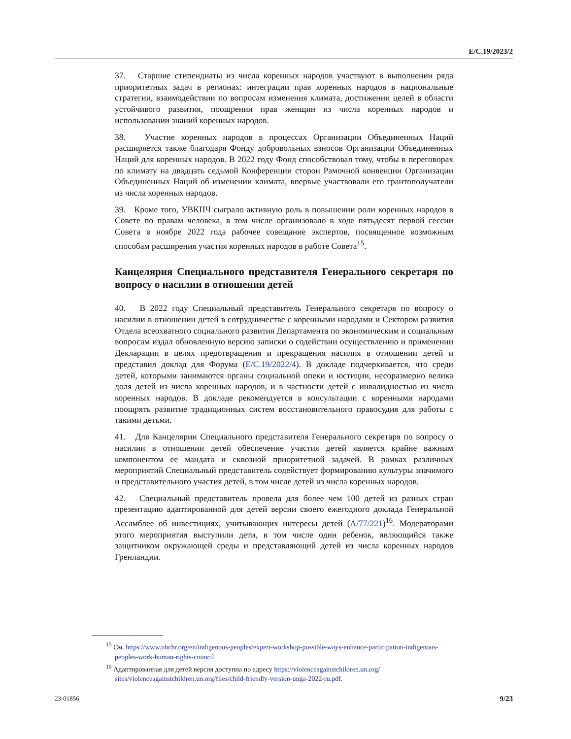E/C.19/2023/2
37. Старшие стипендиаты из числа коренных народов участвуют в выполнении ряда приоритетных задач в регионах: интеграции прав коренных народов в национальные стратегии, взаимодействии по вопросам изменения климата, достижении целей в области устойчивого развития, поощрении прав женщин из числа коренных народов и использовании знаний коренных народов.
38. Участие коренных народов в процессах Организации Объединенных Наций расширяется также благодаря Фонду добровольных взносов Организации Объединенных Наций для коренных народов. В 2022 году Фонд способствовал тому, чтобы в переговорах по климату на двадцать седьмой Конференции сторон Рамочной конвенции Организации Объединенных Наций об изменении климата, впервые участвовали его грантополучатели из числа коренных народов.
39. Кроме того, УВКПЧ сыграло активную роль в повышении роли коренных народов в Совете по правам человека, в том числе организовало в ходе пятьдесят первой сессии Совета в ноябре 2022 года рабочее совещание экспертов, посвященное возможным способам расширения участия коренных народов в работе Совета<sup>15</sup>.
Канцелярия Специального представителя Генерального секретаря по вопросу о насилии в отношении детей
40. В 2022 году Специальный представитель Генерального секретаря по вопросу о насилии в отношении детей в сотрудничестве с коренными народами и Сектором развития Отдела всеохватного социального развития Департамента по экономическим и социальным вопросам издал обновленную версию записки о содействии осуществлению и применении Декларации в целях предотвращения и прекращения насилия в отношении детей и представил доклад для Форума (E/C.19/2022/4). В докладе подчеркивается, что среди детей, которыми занимаются органы социальной опеки и юстиции, несоразмерно велика доля детей из числа коренных народов, и в частности детей с инвалидностью из числа коренных народов. В докладе рекомендуется в консультации с коренными народами поощрять развитие традиционных систем восстановительного правосудия для работы с такими детьми.
41. Для Канцелярии Специального представителя Генерального секретаря по вопросу о насилии в отношении детей обеспечение участия детей является крайне важным компонентом ее мандата и сквозной приоритетной задачей. В рамках различных мероприятий Специальный представитель содействует формированию культуры значимого и представительного участия детей, в том числе детей из числа коренных народов.
42. Специальный представитель провела для более чем 100 детей из разных стран презентацию адаптированной для детей версии своего ежегодного доклада Генеральной Ассамблее об инвестициях, учитывающих интересы детей (A/77/221)<sup>16</sup>. Модераторами этого мероприятия выступили дети, в том числе один ребенок, являющийся также защитником окружающей среды и представляющий детей из числа коренных народов Гренландии.
<sup>15</sup> См. https://www.ohchr.org/en/indigenous-peoples/expert-workshop-possible-ways-enhance-participation-indigenous-peoples-work-human-rights-council.
<sup>16</sup> Адаптированная для детей версия доступна по адресу https://violenceagainstchildren.un.org/ sites/violenceagainstchildren.un.org/files/child-friendly-version-unga-2022-ru.pdf.
23-01856 9/23